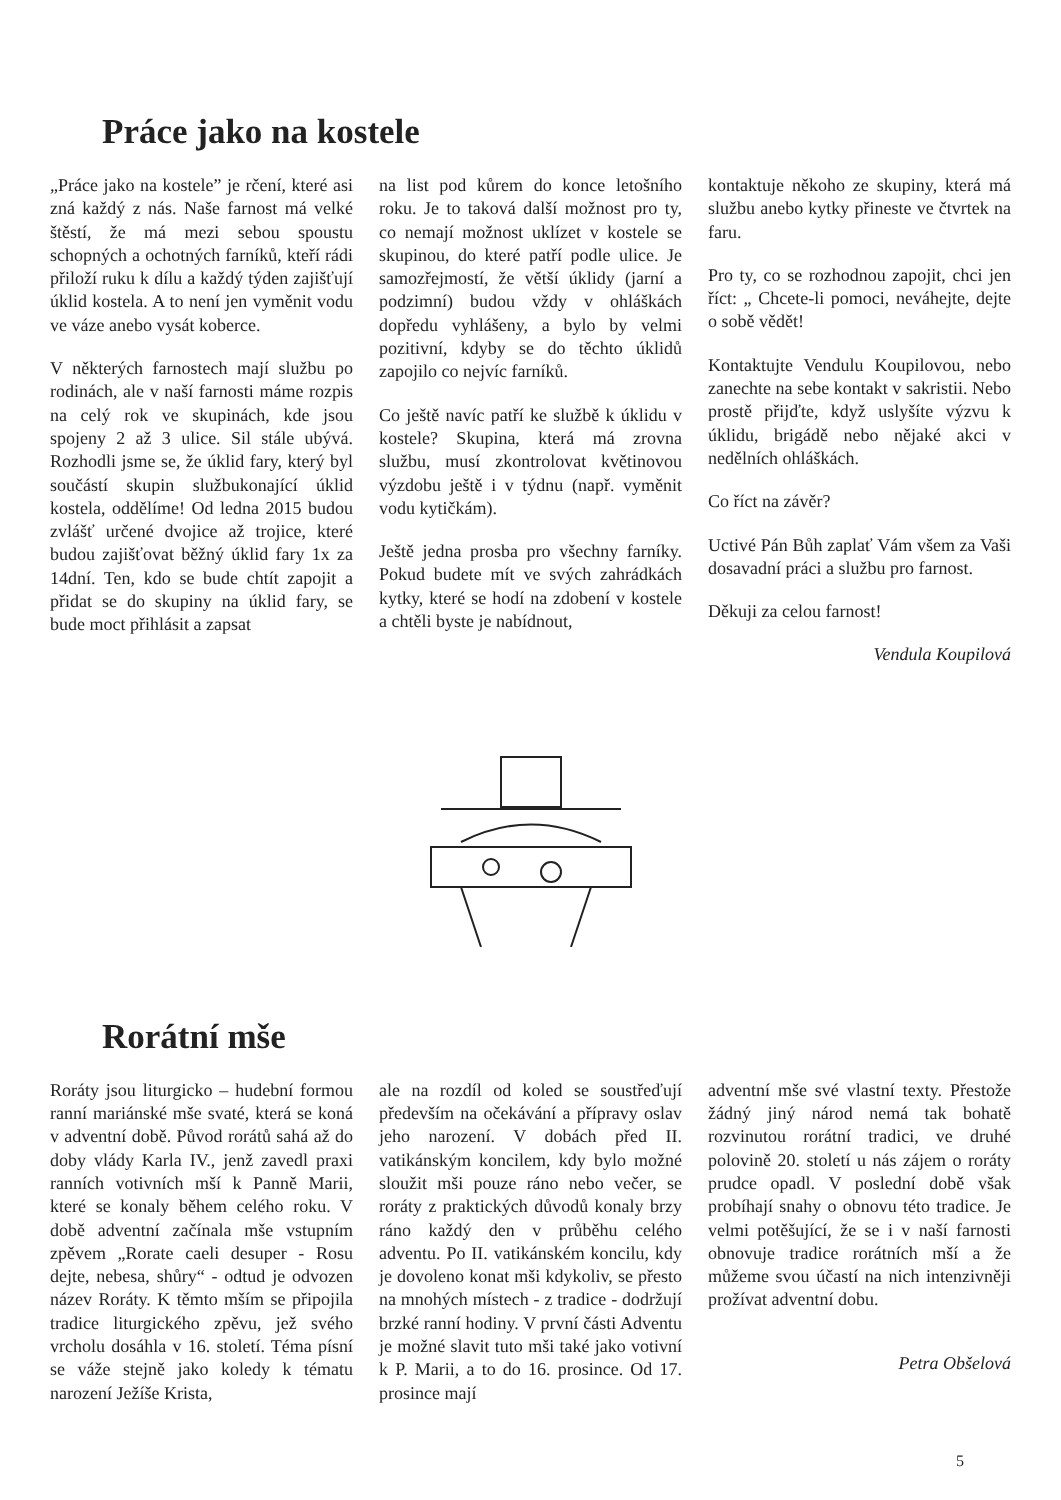Práce jako na kostele
„Práce jako na kostele” je rčení, které asi zná každý z nás. Naše farnost má velké štěstí, že má mezi sebou spoustu schopných a ochotných farníků, kteří rádi přiloží ruku k dílu a každý týden zajišťují úklid kostela. A to není jen vyměnit vodu ve váze anebo vysát koberce.
V některých farnostech mají službu po rodinách, ale v naší farnosti máme rozpis na celý rok ve skupinách, kde jsou spojeny 2 až 3 ulice. Sil stále ubývá. Rozhodli jsme se, že úklid fary, který byl součástí skupin službukonající úklid kostela, oddělíme! Od ledna 2015 budou zvlášť určené dvojice až trojice, které budou zajišťovat běžný úklid fary 1x za 14dní. Ten, kdo se bude chtít zapojit a přidat se do skupiny na úklid fary, se bude moct přihlásit a zapsat
na list pod kůrem do konce letošního roku. Je to taková další možnost pro ty, co nemají možnost uklízet v kostele se skupinou, do které patří podle ulice. Je samozřejmostí, že větší úklidy (jarní a podzimní) budou vždy v ohláškách dopředu vyhlášeny, a bylo by velmi pozitivní, kdyby se do těchto úklidů zapojilo co nejvíc farníků.
Co ještě navíc patří ke službě k úklidu v kostele? Skupina, která má zrovna službu, musí zkontrolovat květinovou výzdobu ještě i v týdnu (např. vyměnit vodu kytičkám).
Ještě jedna prosba pro všechny farníky. Pokud budete mít ve svých zahrádkách kytky, které se hodí na zdobení v kostele a chtěli byste je nabídnout,
kontaktuje někoho ze skupiny, která má službu anebo kytky přineste ve čtvrtek na faru.
Pro ty, co se rozhodnou zapojit, chci jen říct: „ Chcete-li pomoci, neváhejte, dejte o sobě vědět!
Kontaktujte Vendulu Koupilovou, nebo zanechte na sebe kontakt v sakristii. Nebo prostě přijďte, když uslyšíte výzvu k úklidu, brigádě nebo nějaké akci v nedělních ohláškách.
Co říct na závěr?
Uctivé Pán Bůh zaplať Vám všem za Vaši dosavadní práci a službu pro farnost.
Děkuji za celou farnost!
Vendula Koupilová
Rorátní mše
Roráty jsou liturgicko – hudební formou ranní mariánské mše svaté, která se koná v adventní době. Původ rorátů sahá až do doby vlády Karla IV., jenž zavedl praxi ranních votivních mší k Panně Marii, které se konaly během celého roku. V době adventní začínala mše vstupním zpěvem „Rorate caeli desuper - Rosu dejte, nebesa, shůry“ - odtud je odvozen název Roráty. K těmto mším se připojila tradice liturgického zpěvu, jež svého vrcholu dosáhla v 16. století. Téma písní se váže stejně jako koledy k tématu narození Ježíše Krista,
ale na rozdíl od koled se soustřeďují především na očekávání a přípravy oslav jeho narození. V dobách před II. vatikánským koncilem, kdy bylo možné sloužit mši pouze ráno nebo večer, se roráty z praktických důvodů konaly brzy ráno každý den v průběhu celého adventu. Po II. vatikánském koncilu, kdy je dovoleno konat mši kdykoliv, se přesto na mnohých místech - z tradice - dodržují brzké ranní hodiny. V první části Adventu je možné slavit tuto mši také jako votivní k P. Marii, a to do 16. prosince. Od 17. prosince mají
adventní mše své vlastní texty. Přestože žádný jiný národ nemá tak bohatě rozvinutou rorátní tradici, ve druhé polovině 20. století u nás zájem o roráty prudce opadl. V poslední době však probíhají snahy o obnovu této tradice. Je velmi potěšující, že se i v naší farnosti obnovuje tradice rorátních mší a že můžeme svou účastí na nich intenzivněji prožívat adventní dobu.
Petra Obšelová
5